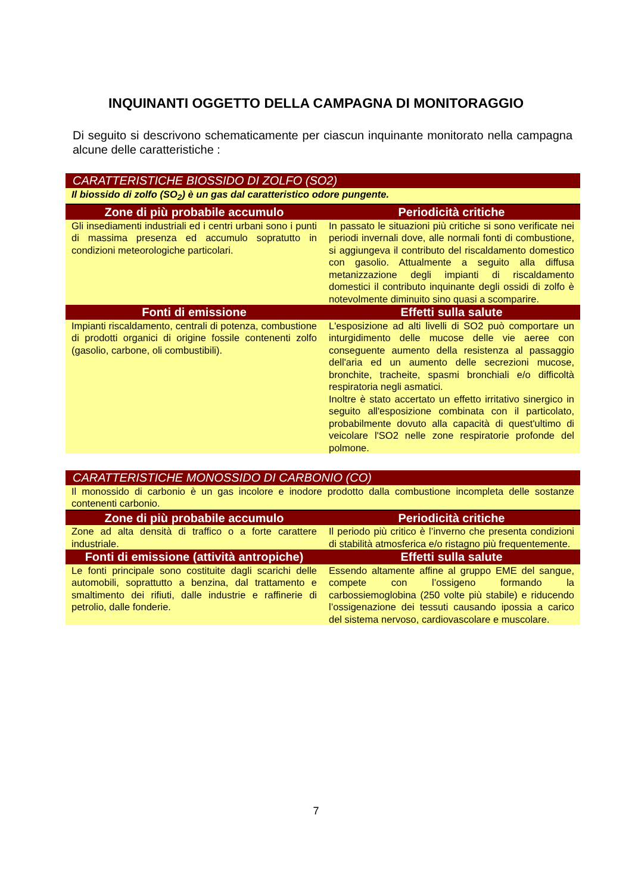INQUINANTI OGGETTO DELLA CAMPAGNA DI MONITORAGGIO
Di seguito si descrivono schematicamente per ciascun inquinante monitorato nella campagna alcune delle caratteristiche :
| CARATTERISTICHE BIOSSIDO DI ZOLFO (SO2) | |
| Il biossido di zolfo (SO<sub>2</sub>) è un gas dal caratteristico odore pungente. | |
| Zone di più probabile accumulo | Periodicità critiche |
| Gli insediamenti industriali ed i centri urbani sono i punti di massima presenza ed accumulo sopratutto in condizioni meteorologiche particolari. | In passato le situazioni più critiche si sono verificate nei periodi invernali dove, alle normali fonti di combustione, si aggiungeva il contributo del riscaldamento domestico con gasolio. Attualmente a seguito alla diffusa metanizzazione degli impianti di riscaldamento domestici il contributo inquinante degli ossidi di zolfo è notevolmente diminuito sino quasi a scomparire. |
| Fonti di emissione | Effetti sulla salute |
| Impianti riscaldamento, centrali di potenza, combustione di prodotti organici di origine fossile contenenti zolfo (gasolio, carbone, oli combustibili). | L'esposizione ad alti livelli di SO2 può comportare un inturgidimento delle mucose delle vie aeree con conseguente aumento della resistenza al passaggio dell'aria ed un aumento delle secrezioni mucose, bronchite, tracheite, spasmi bronchiali e/o difficoltà respiratoria negli asmatici. Inoltre è stato accertato un effetto irritativo sinergico in seguito all'esposizione combinata con il particolato, probabilmente dovuto alla capacità di quest'ultimo di veicolare l'SO2 nelle zone respiratorie profonde del polmone. |
| CARATTERISTICHE MONOSSIDO DI CARBONIO (CO) | |
| Il monossido di carbonio è un gas incolore e inodore prodotto dalla combustione incompleta delle sostanze contenenti carbonio. | |
| Zone di più probabile accumulo | Periodicità critiche |
| Zone ad alta densità di traffico o a forte carattere industriale. | Il periodo più critico è l’inverno che presenta condizioni di stabilità atmosferica e/o ristagno più frequentemente. |
| Fonti di emissione (attività antropiche) | Effetti sulla salute |
| Le fonti principale sono costituite dagli scarichi delle automobili, soprattutto a benzina, dal trattamento e smaltimento dei rifiuti, dalle industrie e raffinerie di petrolio, dalle fonderie. | Essendo altamente affine al gruppo EME del sangue, compete con l’ossigeno formando la carbossiemoglobina (250 volte più stabile) e riducendo l’ossigenazione dei tessuti causando ipossia a carico del sistema nervoso, cardiovascolare e muscolare. |
7